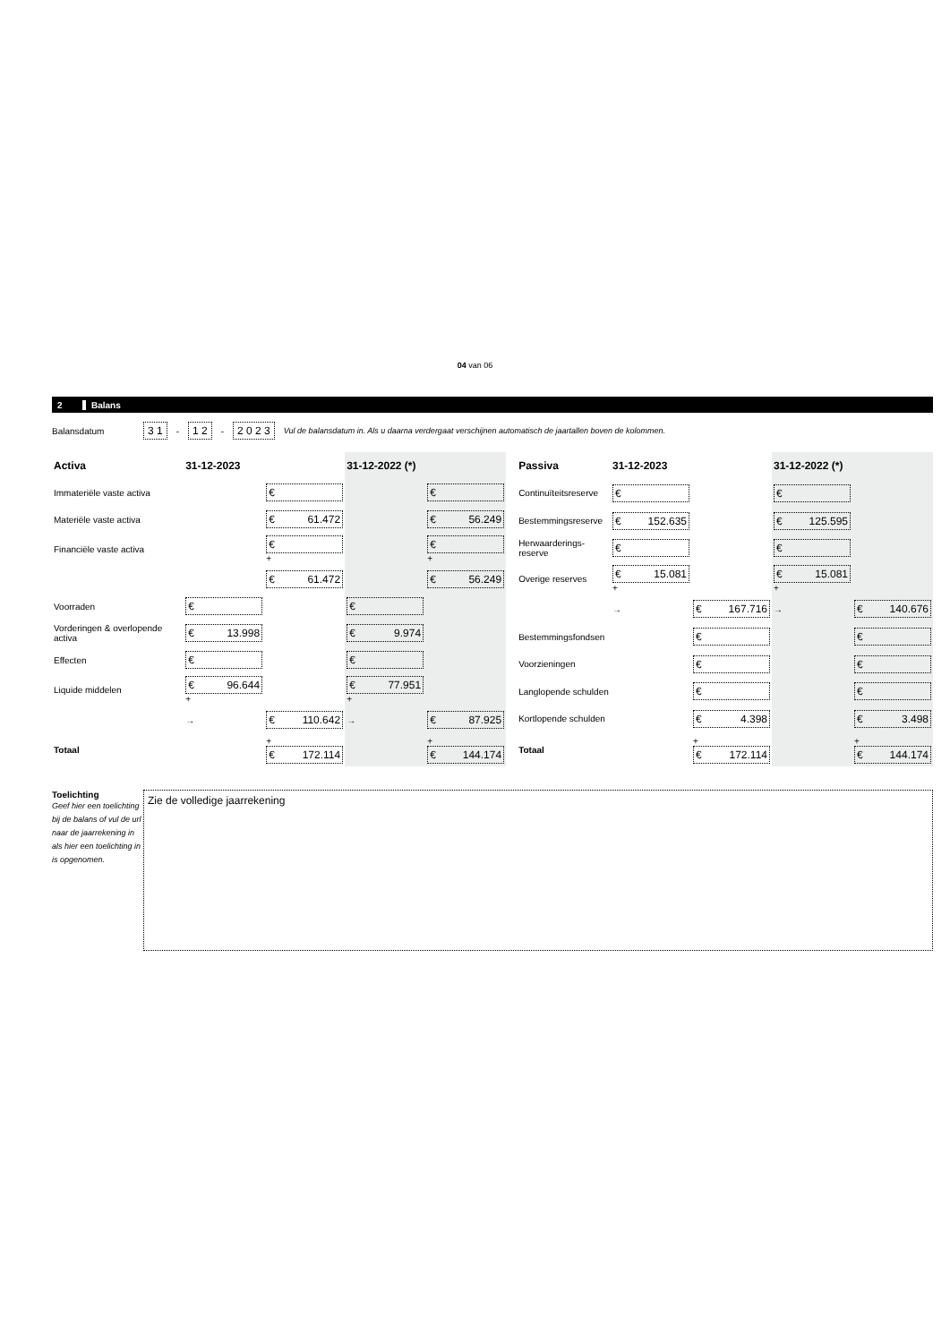04 van 06
2 Balans
Balansdatum 3 1 - 1 2 - 2 0 2 3 Vul de balansdatum in. Als u daarna verdergaat verschijnen automatisch de jaartallen boven de kolommen.
| Activa | 31-12-2023 | | 31-12-2022 (*) | |
| --- | --- | --- | --- | --- |
| Immateriële vaste activa | | € | | € |
| Materiële vaste activa | | € 61.472 | | € 56.249 |
| Financiële vaste activa | | € + | | € + |
| | | € 61.472 | | € 56.249 |
| Voorraden | € | | € | |
| Vorderingen & overlopende activa | € 13.998 | | € 9.974 | |
| Effecten | € | | € | |
| Liquide middelen | € 96.644 + | | € 77.951 + | |
| | → | € 110.642 | → | € 87.925 |
| Totaal | | + € 172.114 | | + € 144.174 |
| Passiva | 31-12-2023 | | 31-12-2022 (*) | |
| --- | --- | --- | --- | --- |
| Continuïteitsreserve | € | | € | |
| Bestemmingsreserve | € 152.635 | | € 125.595 | |
| Herwaarderings-reserve | € | | € | |
| Overige reserves | € 15.081 + | | € 15.081 + | |
| | → | € 167.716 | → | € 140.676 |
| Bestemmingsfondsen | | € | | € |
| Voorzieningen | | € | | € |
| Langlopende schulden | | € | | € |
| Kortlopende schulden | | € 4.398 | | € 3.498 |
| Totaal | | + € 172.114 | | + € 144.174 |
Toelichting
Geef hier een toelichting bij de balans of vul de url naar de jaarrekening in als hier een toelichting in is opgenomen.
Zie de volledige jaarrekening